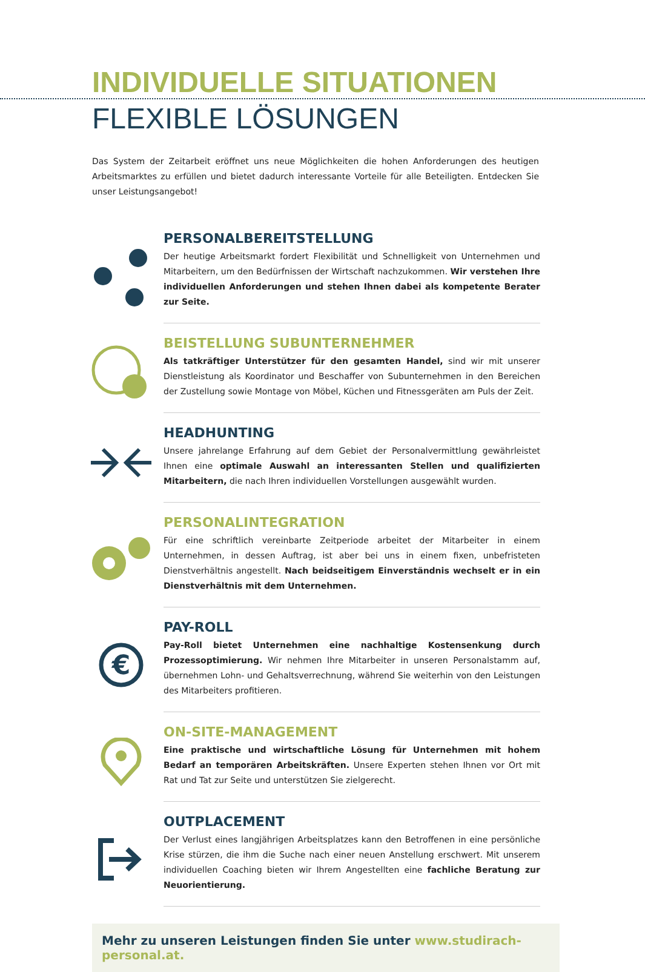INDIVIDUELLE SITUATIONEN
FLEXIBLE LÖSUNGEN
Das System der Zeitarbeit eröffnet uns neue Möglichkeiten die hohen Anforderungen des heutigen Arbeitsmarktes zu erfüllen und bietet dadurch interessante Vorteile für alle Beteiligten. Entdecken Sie unser Leistungsangebot!
PERSONALBEREITSTELLUNG
Der heutige Arbeitsmarkt fordert Flexibilität und Schnelligkeit von Unternehmen und Mitarbeitern, um den Bedürfnissen der Wirtschaft nachzukommen. Wir verstehen Ihre individuellen Anforderungen und stehen Ihnen dabei als kompetente Berater zur Seite.
BEISTELLUNG SUBUNTERNEHMER
Als tatkräftiger Unterstützer für den gesamten Handel, sind wir mit unserer Dienstleistung als Koordinator und Beschaffer von Subunternehmen in den Bereichen der Zustellung sowie Montage von Möbel, Küchen und Fitnessgeräten am Puls der Zeit.
HEADHUNTING
Unsere jahrelange Erfahrung auf dem Gebiet der Personalvermittlung gewährleistet Ihnen eine optimale Auswahl an interessanten Stellen und qualifizierten Mitarbeitern, die nach Ihren individuellen Vorstellungen ausgewählt wurden.
PERSONALINTEGRATION
Für eine schriftlich vereinbarte Zeitperiode arbeitet der Mitarbeiter in einem Unternehmen, in dessen Auftrag, ist aber bei uns in einem fixen, unbefristeten Dienstverhältnis angestellt. Nach beidseitigem Einverständnis wechselt er in ein Dienstverhältnis mit dem Unternehmen.
€
PAY-ROLL
Pay-Roll bietet Unternehmen eine nachhaltige Kostensenkung durch Prozessoptimierung. Wir nehmen Ihre Mitarbeiter in unseren Personalstamm auf, übernehmen Lohn- und Gehaltsverrechnung, während Sie weiterhin von den Leistungen des Mitarbeiters profitieren.
ON-SITE-MANAGEMENT
Eine praktische und wirtschaftliche Lösung für Unternehmen mit hohem Bedarf an temporären Arbeitskräften. Unsere Experten stehen Ihnen vor Ort mit Rat und Tat zur Seite und unterstützen Sie zielgerecht.
OUTPLACEMENT
Der Verlust eines langjährigen Arbeitsplatzes kann den Betroffenen in eine persönliche Krise stürzen, die ihm die Suche nach einer neuen Anstellung erschwert. Mit unserem individuellen Coaching bieten wir Ihrem Angestellten eine fachliche Beratung zur Neuorientierung.
Mehr zu unseren Leistungen finden Sie unter www.studirach-personal.at.